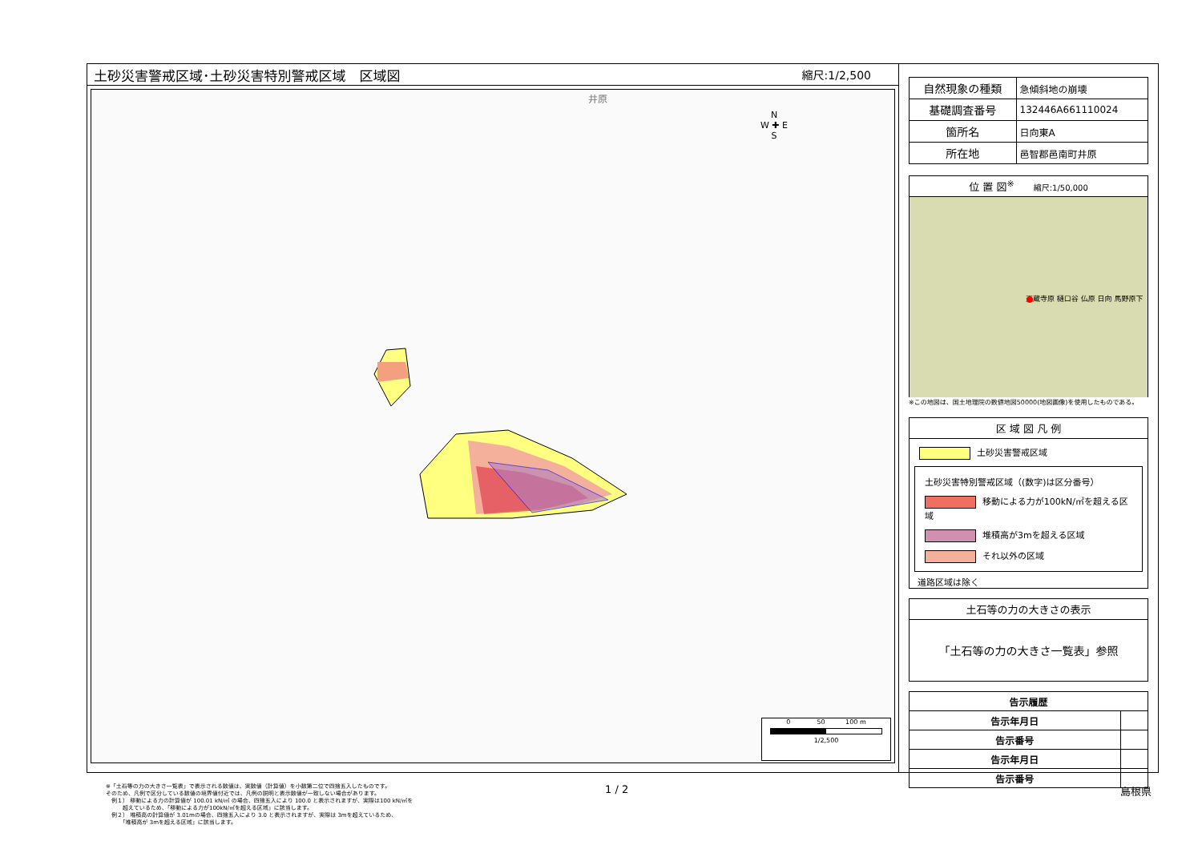土砂災害警戒区域･土砂災害特別警戒区域　区域図 縮尺:1/2,500
井原
N
W ✚ E
S
0 50 100 m
1/2,500
| 自然現象の種類 | 急傾斜地の崩壊 |
| 基礎調査番号 | 132446A661110024 |
| 箇所名 | 日向東A |
| 所在地 | 邑智郡邑南町井原 |
位 置 図<sup>※</sup> 縮尺:1/50,000
天蔵寺原 樋口谷 仏原 日向 馬野原下
※この地図は、国土地理院の数値地図50000(地図画像)を使用したものである。
区 域 図 凡 例
土砂災害警戒区域
土砂災害特別警戒区域（(数字)は区分番号）
移動による力が100kN/㎡を超える区域
堆積高が3mを超える区域
それ以外の区域
道路区域は除く
土石等の力の大きさの表示
「土石等の力の大きさ一覧表」参照
| 告示履歴 | |
| --- | --- |
| 告示年月日 | |
| 告示番号 | |
| 告示年月日 | |
| 告示番号 | |
※「土石等の力の大きさ一覧表」で表示される数値は、実数値（計算値）を小数第二位で四捨五入したものです。
そのため、凡例で区分している数値の境界値付近では、凡例の説明と表示数値が一致しない場合があります。
　例１） 移動による力の計算値が 100.01 kN/㎡ の場合、四捨五入により 100.0 と表示されますが、実際は100 kN/㎡を
　　　超えているため、「移動による力が100kN/㎡を超える区域」に該当します。
　例２） 堆積高の計算値が 3.01mの場合、四捨五入により 3.0 と表示されますが、実際は 3mを超えているため、
　　　「堆積高が 3mを超える区域」に該当します。
1 / 2 島根県